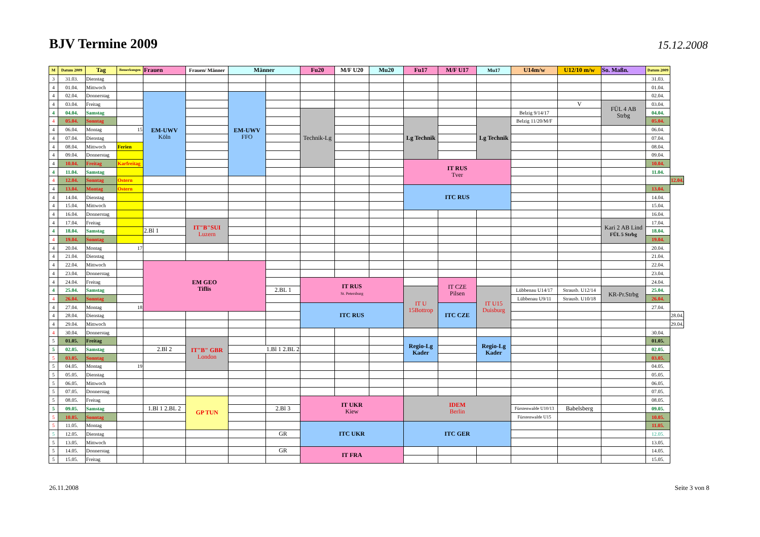BJV Termine 2009
15.12.2008
| M | Datum 2009 | Tag | Bemerkungen | Frauen | Frauen/ Männer | Männer | | Fu20 | M/F U20 | Mu20 | Fu17 | M/F U17 | Mu17 | U14m/w | U12/10 m/w | So. Maßn. | Datum 2009 | |
| --- | --- | --- | --- | --- | --- | --- | --- | --- | --- | --- | --- | --- | --- | --- | --- | --- | --- | --- |
| 3 | 31.03. | Dienstag | | | | | | | | | | | | | | | 31.03. | |
| 4 | 01.04. | Mittwoch | | | | | | | | | | | | | | | 01.04. | |
| 4 | 02.04. | Donnerstag | | EM-UWV Köln | | EM-UWV FFO | | | | | | | | | | | 02.04. | |
| 4 | 03.04. | Freitag | | | | | | | | | | | | | V | FÜL 4 AB Strbg | 03.04. | |
| 4 | 04.04. | Samstag | | | | | | Technik-Lg | | | | | | Belzig 9/14/17 | | | 04.04. | |
| 4 | 05.04. | Sonntag | | | | | | | | | Lg Technik | | Lg Technik | Belzig 11/20/M/F | | | 05.04. | |
| 4 | 06.04. | Montag | 15 | | | | | | | | | | | | | | 06.04. | |
| 4 | 07.04. | Dienstag | | | | | | | | | | | | | | | 07.04. | |
| 4 | 08.04. | Mittwoch | Ferien | | | | | | | | | | | | | | 08.04. | |
| 4 | 09.04. | Donnerstag | | | | | | | | | | | | | | | 09.04. | |
| 4 | 10.04. | Freitag | Karfreitag | | | | | | | | IT RUS Tver | | | | | | 10.04. | |
| 4 | 11.04. | Samstag | | | | | | | | | | | | | | | 11.04. | |
| 4 | 12.04. | Sonntag | Ostern | | | | | | | | | | | | | | | 12.04. |
| 4 | 13.04. | Montag | Ostern | | | | | | | | ITC RUS | | | | | | 13.04. | |
| 4 | 14.04. | Dienstag | | | | | | | | | | | | | | | 14.04. | |
| 4 | 15.04. | Mittwoch | | | | | | | | | | | | | | | 15.04. | |
| 4 | 16.04. | Donnerstag | | | | | | | | | | | | | | | 16.04. | |
| 4 | 17.04. | Freitag | | | IT"B"SUI Luzern | | | | | | | | | | | Kari 2 AB Lind FÜL 5 Strbg | 17.04. | |
| 4 | 18.04. | Samstag | | 2.Bl 1 | | | | | | | | | | | | | 18.04. | |
| 4 | 19.04. | Sonntag | | | | | | | | | | | | | | | 19.04. | |
| 4 | 20.04. | Montag | 17 | | | | | | | | | | | | | | 20.04. | |
| 4 | 21.04. | Dienstag | | | | | | | | | | | | | | | 21.04. | |
| 4 | 22.04. | Mittwoch | | EM GEO Tiflis | | | | | | | | | | | | | 22.04. | |
| 4 | 23.04. | Donnerstag | | | | | | | | | | | | | | | 23.04. | |
| 4 | 24.04. | Freitag | | | | | | IT RUS St. Petersburg | | | | IT CZE Pilsen | | | | | 24.04. | |
| 4 | 25.04. | Samstag | | | | | 2.BL 1 | | | | IT U 15Bottrop | | IT U15 Duisburg | Lübbenau U14/17 | Strausb. U12/14 | KR-Pr.Strbg | 25.04. | |
| 4 | 26.04. | Sonntag | | | | | | | | | | | | Lübbenau U9/11 | Strausb. U10/18 | | 26.04. | |
| 4 | 27.04. | Montag | 18 | | | | | ITC RUS | | | | ITC CZE | | | | | 27.04. | |
| 4 | 28.04. | Dienstag | | | | | | | | | | | | | | | | 28.04. |
| 4 | 29.04. | Mittwoch | | | | | | | | | | | | | | | | 29.04. |
| 4 | 30.04. | Donnerstag | | | | | | | | | | | | | | | 30.04. | |
| 5 | 01.05. | Freitag | | | IT"B" GBR London | | | | | | Regio-Lg Kader | | Regio-Lg Kader | | | | 01.05. | |
| 5 | 02.05. | Samstag | | 2.Bl 2 | | 1.Bl 1 2.BL 2 | | | | | | | | | | | 02.05. | |
| 5 | 03.05. | Sonntag | | | | | | | | | | | | | | | 03.05. | |
| 5 | 04.05. | Montag | 19 | | | | | | | | | | | | | | 04.05. | |
| 5 | 05.05. | Dienstag | | | | | | | | | | | | | | | 05.05. | |
| 5 | 06.05. | Mittwoch | | | | | | | | | | | | | | | 06.05. | |
| 5 | 07.05. | Donnerstag | | | | | | | | | | | | | | | 07.05. | |
| 5 | 08.05. | Freitag | | | GP TUN | | | IT UKR Kiew | | | IDEM Berlin | | | | | | 08.05. | |
| 5 | 09.05. | Samstag | | 1.Bl 1 2.BL 2 | | | 2.Bl 3 | | | | | | | Fürstenwalde U10/13 | Babelsberg | | 09.05. | |
| 5 | 10.05. | Sonntag | | | | | | | | | | | | Fürstenwalde U15 | | | 10.05. | |
| 5 | 11.05. | Montag | | | | | | ITC UKR | | | ITC GER | | | | | | 11.05. | |
| 5 | 12.05. | Dienstag | | | | | GR | | | | | | | | | | 12.05. | |
| 5 | 13.05. | Mittwoch | | | | | | | | | | | | | | | 13.05. | |
| 5 | 14.05. | Donnerstag | | | | | GR | IT FRA | | | | | | | | | 14.05. | |
| 5 | 15.05. | Freitag | | | | | | | | | | | | | | | 15.05. | |
26.11.2008 Seite 3 von 8